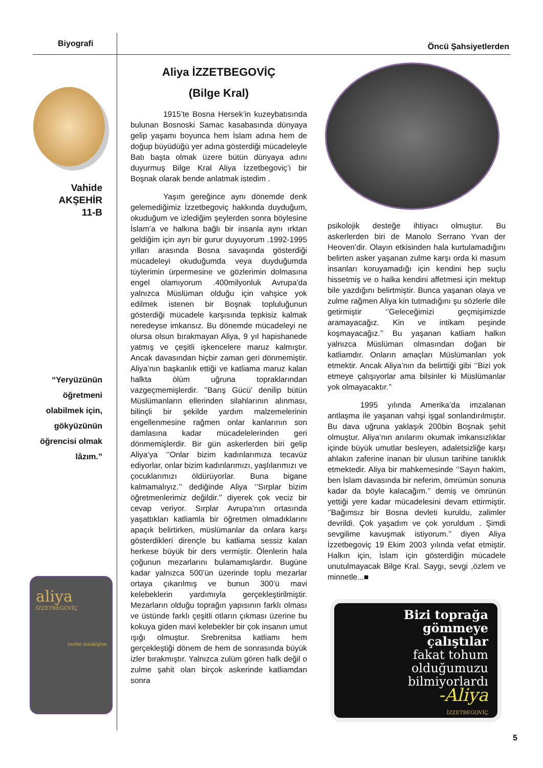Biyografi Öncü Şahsiyetlerden
Vahide
AKŞEHİR
11-B
“Yeryüzünün öğretmeni olabilmek için, gökyüzünün öğrencisi olmak lâzım.”
aliya
İZZETBEGOVİÇ
tarihe tanıklığım
Aliya İZZETBEGOVİÇ
(Bilge Kral)
1915’te Bosna Hersek’in kuzeybatısında bulunan Bosnoski Samac kasabasında dünyaya gelip yaşamı boyunca hem İslam adına hem de doğup büyüdüğü yer adına gösterdiği mücadeleyle Batı başta olmak üzere bütün dünyaya adını duyurmuş Bilge Kral Aliya İzzetbegoviç’i bir Boşnak olarak bende anlatmak istedim .
Yaşım gereğince aynı dönemde denk gelemediğimiz İzzetbegoviç hakkında duyduğum, okuduğum ve izlediğim şeylerden sonra böylesine İslam’a ve halkına bağlı bir insanla aynı ırktan geldiğim için ayrı bir gurur duyuyorum .1992-1995 yılları arasında Bosna savaşında gösterdiği mücadeleyi okuduğumda veya duyduğumda tüylerimin ürpermesine ve gözlerimin dolmasına engel olamıyorum .400milyonluk Avrupa’da yalnızca Müslüman olduğu için vahşice yok edilmek istenen bir Boşnak topluluğunun gösterdiği mücadele karşısında tepkisiz kalmak neredeyse imkansız. Bu dönemde mücadeleyi ne olursa olsun bırakmayan Aliya, 9 yıl hapishanede yatmış ve çeşitli işkencelere maruz kalmıştır. Ancak davasından hiçbir zaman geri dönmemiştir. Aliya’nın başkanlık ettiği ve katliama maruz kalan halkta ölüm uğruna topraklarından vazgeçmemişlerdir. ’’Barış Gücü’ denilip bütün Müslümanların ellerinden silahlarının alınması, bilinçli bir şekilde yardım malzemelerinin engellenmesine rağmen onlar kanlarının son damlasına kadar mücadelelerinden geri dönmemişlerdir. Bir gün askerlerden biri gelip Aliya’ya ‘’Onlar bizim kadınlarımıza tecavüz ediyorlar, onlar bizim kadınlarımızı, yaşlılarımızı ve çocuklarımızı öldürüyorlar. Buna bigane kalmamalıyız.’’ dediğinde Aliya ‘’Sırplar bizim öğretmenlerimiz değildir.’’ diyerek çok veciz bir cevap veriyor. Sırplar Avrupa’nın ortasında yaşattıkları katliamla bir öğretmen olmadıklarını apaçık belirtirken, müslümanlar da onlara karşı gösterdikleri dirençle bu katliama sessiz kalan herkese büyük bir ders vermiştir. Ölenlerin hala çoğunun mezarlarını bulamamışlardır. Bugüne kadar yalnızca 500’ün üzerinde toplu mezarlar ortaya çıkarılmış ve bunun 300’ü mavi kelebeklerin yardımıyla gerçekleştirilmiştir. Mezarların olduğu toprağın yapısının farklı olması ve üstünde farklı çeşitli otların çıkması üzerine bu kokuya giden mavi kelebekler bir çok insanın umut ışığı olmuştur. Srebrenitsa katliamı hem gerçekleştiği dönem de hem de sonrasında büyük izler bırakmıştır. Yalnızca zulüm gören halk değil o zulme şahit olan birçok askerinde katliamdan sonra
psikolojik desteğe ihtiyacı olmuştur. Bu askerlerden biri de Manolo Serrano Yvan der Heoven’dir. Olayın etkisinden hala kurtulamadığını belirten asker yaşanan zulme karşı orda ki masum insanları koruyamadığı için kendini hep suçlu hissetmiş ve o halka kendini affetmesi için mektup bile yazdığını belirtmiştir. Bunca yaşanan olaya ve zulme rağmen Aliya kin tutmadığını şu sözlerle dile getirmiştir ‘’Geleceğimizi geçmişimizde aramayacağız. Kin ve intikam peşinde koşmayacağız.’’ Bu yaşanan katliam halkın yalnızca Müslüman olmasından doğan bir katliamdır. Onların amaçları Müslümanları yok etmektir. Ancak Aliya’nın da belirttiği gibi ‘’Bizi yok etmeye çalışıyorlar ama bilsinler ki Müslümanlar yok olmayacaktır.’’
1995 yılında Amerika’da imzalanan antlaşma ile yaşanan vahşi işgal sonlandırılmıştır. Bu dava uğruna yaklaşık 200bin Boşnak şehit olmuştur. Aliya’nın anılarını okumak imkansızlıklar içinde büyük umutlar besleyen, adaletsizliğe karşı ahlakın zaferine inanan bir ulusun tarihine tanıklık etmektedir. Aliya bir mahkemesinde ‘’Sayın hakim, ben İslam davasında bir neferim, ömrümün sonuna kadar da böyle kalacağım.’’ demiş ve ömrünün yettiği yere kadar mücadelesini devam ettirmiştir. ‘’Bağımsız bir Bosna devleti kuruldu, zalimler devrildi. Çok yaşadım ve çok yoruldum . Şimdi sevgilime kavuşmak istiyorum.’’ diyen Aliya İzzetbegoviç 19 Ekim 2003 yılında vefat etmiştir. Halkın için, İslam için gösterdiğin mücadele unutulmayacak Bilge Kral. Saygı, sevgi ,özlem ve minnetle...■
Bizi toprağa
gömmeye
çalıştılar
fakat tohum
olduğumuzu
bilmiyorlardı
-Aliya
İZZETBEGOVİÇ
5